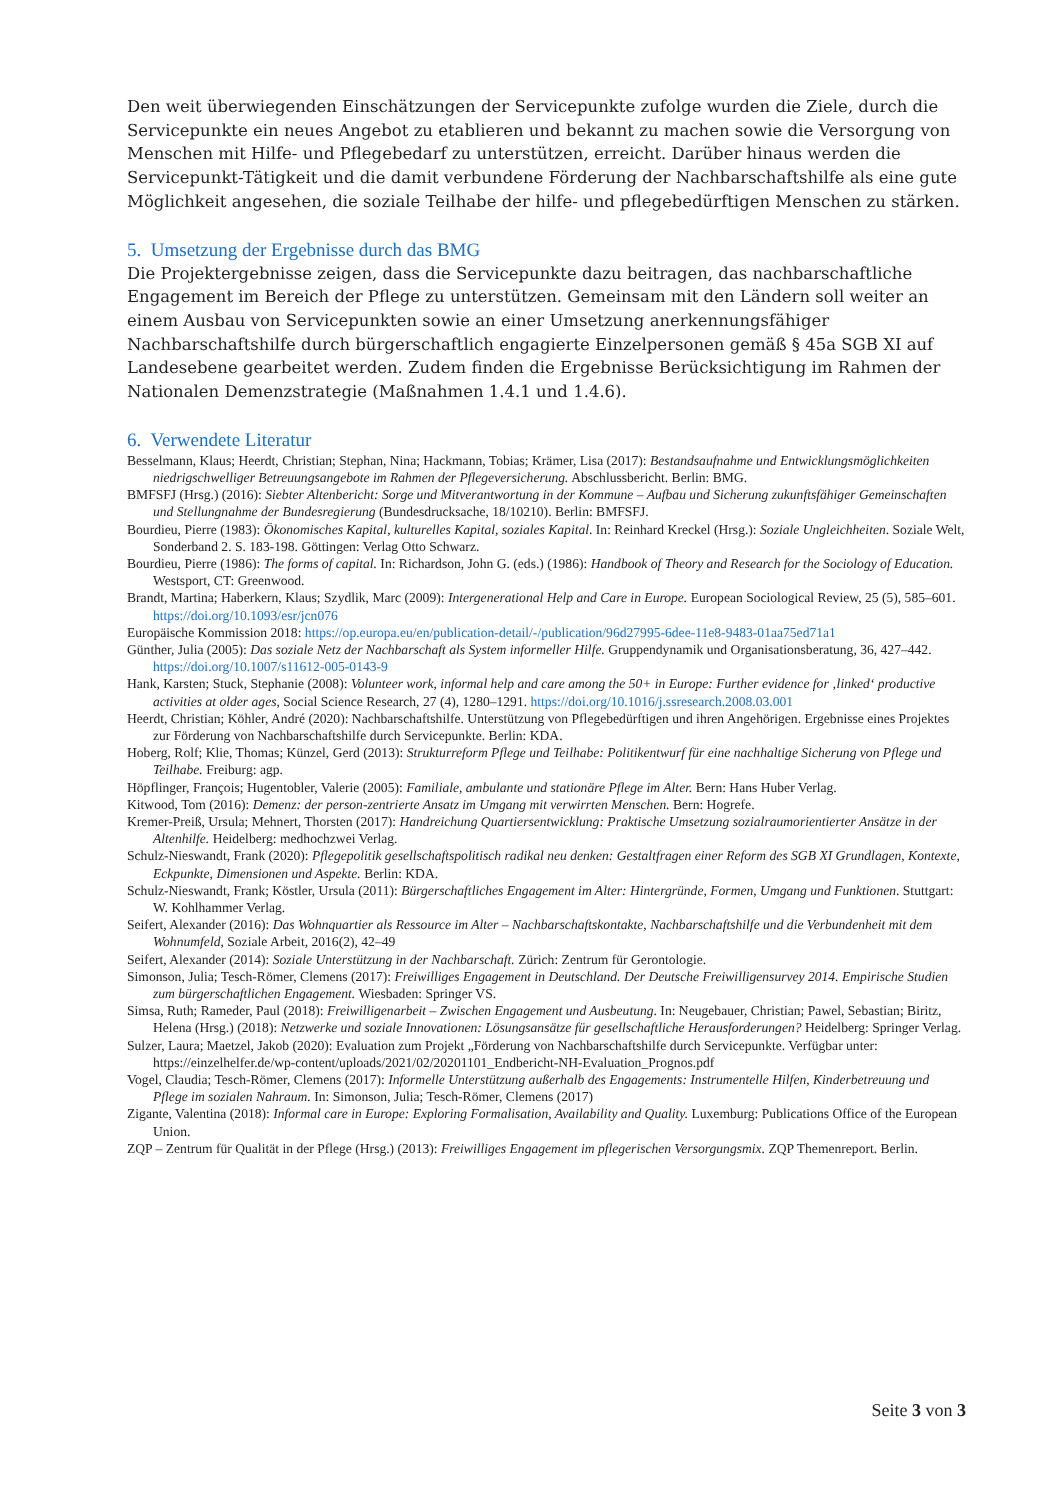Den weit überwiegenden Einschätzungen der Servicepunkte zufolge wurden die Ziele, durch die Servicepunkte ein neues Angebot zu etablieren und bekannt zu machen sowie die Versorgung von Menschen mit Hilfe- und Pflegebedarf zu unterstützen, erreicht. Darüber hinaus werden die Servicepunkt-Tätigkeit und die damit verbundene Förderung der Nachbarschaftshilfe als eine gute Möglichkeit angesehen, die soziale Teilhabe der hilfe- und pflegebedürftigen Menschen zu stärken.
5. Umsetzung der Ergebnisse durch das BMG
Die Projektergebnisse zeigen, dass die Servicepunkte dazu beitragen, das nachbarschaftliche Engagement im Bereich der Pflege zu unterstützen. Gemeinsam mit den Ländern soll weiter an einem Ausbau von Servicepunkten sowie an einer Umsetzung anerkennungsfähiger Nachbarschaftshilfe durch bürgerschaftlich engagierte Einzelpersonen gemäß § 45a SGB XI auf Landesebene gearbeitet werden. Zudem finden die Ergebnisse Berücksichtigung im Rahmen der Nationalen Demenzstrategie (Maßnahmen 1.4.1 und 1.4.6).
6. Verwendete Literatur
Besselmann, Klaus; Heerdt, Christian; Stephan, Nina; Hackmann, Tobias; Krämer, Lisa (2017): Bestandsaufnahme und Entwicklungsmöglichkeiten niedrigschwelliger Betreuungsangebote im Rahmen der Pflegeversicherung. Abschlussbericht. Berlin: BMG.
BMFSFJ (Hrsg.) (2016): Siebter Altenbericht: Sorge und Mitverantwortung in der Kommune – Aufbau und Sicherung zukunftsfähiger Gemeinschaften und Stellungnahme der Bundesregierung (Bundesdrucksache, 18/10210). Berlin: BMFSFJ.
Bourdieu, Pierre (1983): Ökonomisches Kapital, kulturelles Kapital, soziales Kapital. In: Reinhard Kreckel (Hrsg.): Soziale Ungleichheiten. Soziale Welt, Sonderband 2. S. 183-198. Göttingen: Verlag Otto Schwarz.
Bourdieu, Pierre (1986): The forms of capital. In: Richardson, John G. (eds.) (1986): Handbook of Theory and Research for the Sociology of Education. Westsport, CT: Greenwood.
Brandt, Martina; Haberkern, Klaus; Szydlik, Marc (2009): Intergenerational Help and Care in Europe. European Sociological Review, 25 (5), 585–601. https://doi.org/10.1093/esr/jcn076
Europäische Kommission 2018: https://op.europa.eu/en/publication-detail/-/publication/96d27995-6dee-11e8-9483-01aa75ed71a1
Günther, Julia (2005): Das soziale Netz der Nachbarschaft als System informeller Hilfe. Gruppendynamik und Organisationsberatung, 36, 427–442. https://doi.org/10.1007/s11612-005-0143-9
Hank, Karsten; Stuck, Stephanie (2008): Volunteer work, informal help and care among the 50+ in Europe: Further evidence for ‚linked‘ productive activities at older ages, Social Science Research, 27 (4), 1280–1291. https://doi.org/10.1016/j.ssresearch.2008.03.001
Heerdt, Christian; Köhler, André (2020): Nachbarschaftshilfe. Unterstützung von Pflegebedürftigen und ihren Angehörigen. Ergebnisse eines Projektes zur Förderung von Nachbarschaftshilfe durch Servicepunkte. Berlin: KDA.
Hoberg, Rolf; Klie, Thomas; Künzel, Gerd (2013): Strukturreform Pflege und Teilhabe: Politikentwurf für eine nachhaltige Sicherung von Pflege und Teilhabe. Freiburg: agp.
Höpflinger, François; Hugentobler, Valerie (2005): Familiale, ambulante und stationäre Pflege im Alter. Bern: Hans Huber Verlag.
Kitwood, Tom (2016): Demenz: der person-zentrierte Ansatz im Umgang mit verwirrten Menschen. Bern: Hogrefe.
Kremer-Preiß, Ursula; Mehnert, Thorsten (2017): Handreichung Quartiersentwicklung: Praktische Umsetzung sozialraumorientierter Ansätze in der Altenhilfe. Heidelberg: medhochzwei Verlag.
Schulz-Nieswandt, Frank (2020): Pflegepolitik gesellschaftspolitisch radikal neu denken: Gestaltfragen einer Reform des SGB XI Grundlagen, Kontexte, Eckpunkte, Dimensionen und Aspekte. Berlin: KDA.
Schulz-Nieswandt, Frank; Köstler, Ursula (2011): Bürgerschaftliches Engagement im Alter: Hintergründe, Formen, Umgang und Funktionen. Stuttgart: W. Kohlhammer Verlag.
Seifert, Alexander (2016): Das Wohnquartier als Ressource im Alter – Nachbarschaftskontakte, Nachbarschaftshilfe und die Verbundenheit mit dem Wohnumfeld, Soziale Arbeit, 2016(2), 42–49
Seifert, Alexander (2014): Soziale Unterstützung in der Nachbarschaft. Zürich: Zentrum für Gerontologie.
Simonson, Julia; Tesch-Römer, Clemens (2017): Freiwilliges Engagement in Deutschland. Der Deutsche Freiwilligensurvey 2014. Empirische Studien zum bürgerschaftlichen Engagement. Wiesbaden: Springer VS.
Simsa, Ruth; Rameder, Paul (2018): Freiwilligenarbeit – Zwischen Engagement und Ausbeutung. In: Neugebauer, Christian; Pawel, Sebastian; Biritz, Helena (Hrsg.) (2018): Netzwerke und soziale Innovationen: Lösungsansätze für gesellschaftliche Herausforderungen? Heidelberg: Springer Verlag.
Sulzer, Laura; Maetzel, Jakob (2020): Evaluation zum Projekt „Förderung von Nachbarschaftshilfe durch Servicepunkte. Verfügbar unter: https://einzelhelfer.de/wp-content/uploads/2021/02/20201101_Endbericht-NH-Evaluation_Prognos.pdf
Vogel, Claudia; Tesch-Römer, Clemens (2017): Informelle Unterstützung außerhalb des Engagements: Instrumentelle Hilfen, Kinderbetreuung und Pflege im sozialen Nahraum. In: Simonson, Julia; Tesch-Römer, Clemens (2017)
Zigante, Valentina (2018): Informal care in Europe: Exploring Formalisation, Availability and Quality. Luxemburg: Publications Office of the European Union.
ZQP – Zentrum für Qualität in der Pflege (Hrsg.) (2013): Freiwilliges Engagement im pflegerischen Versorgungsmix. ZQP Themenreport. Berlin.
Seite 3 von 3